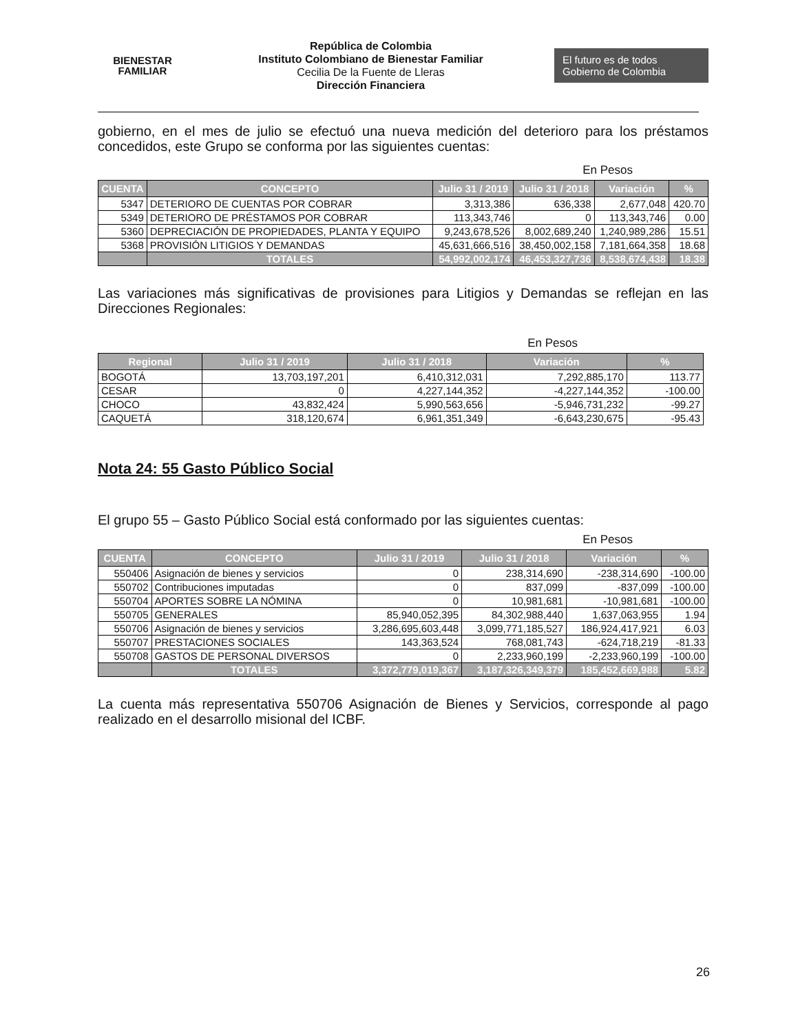BIENESTAR
FAMILIAR
República de Colombia
Instituto Colombiano de Bienestar Familiar
Cecilia De la Fuente de Lleras
Dirección Financiera
El futuro es de todos Gobierno de Colombia
gobierno, en el mes de julio se efectuó una nueva medición del deterioro para los préstamos concedidos, este Grupo se conforma por las siguientes cuentas:
En Pesos
| CUENTA | CONCEPTO | Julio 31 / 2019 | Julio 31 / 2018 | Variación | % |
| --- | --- | --- | --- | --- | --- |
| 5347 | DETERIORO DE CUENTAS POR COBRAR | 3,313,386 | 636,338 | 2,677,048 | 420.70 |
| 5349 | DETERIORO DE PRÉSTAMOS POR COBRAR | 113,343,746 | 0 | 113,343,746 | 0.00 |
| 5360 | DEPRECIACIÓN DE PROPIEDADES, PLANTA Y EQUIPO | 9,243,678,526 | 8,002,689,240 | 1,240,989,286 | 15.51 |
| 5368 | PROVISIÓN LITIGIOS Y DEMANDAS | 45,631,666,516 | 38,450,002,158 | 7,181,664,358 | 18.68 |
| | TOTALES | 54,992,002,174 | 46,453,327,736 | 8,538,674,438 | 18.38 |
Las variaciones más significativas de provisiones para Litigios y Demandas se reflejan en las Direcciones Regionales:
En Pesos
| Regional | Julio 31 / 2019 | Julio 31 / 2018 | Variación | % |
| --- | --- | --- | --- | --- |
| BOGOTÁ | 13,703,197,201 | 6,410,312,031 | 7,292,885,170 | 113.77 |
| CESAR | 0 | 4,227,144,352 | -4,227,144,352 | -100.00 |
| CHOCO | 43,832,424 | 5,990,563,656 | -5,946,731,232 | -99.27 |
| CAQUETÁ | 318,120,674 | 6,961,351,349 | -6,643,230,675 | -95.43 |
Nota 24: 55 Gasto Público Social
El grupo 55 – Gasto Público Social está conformado por las siguientes cuentas:
En Pesos
| CUENTA | CONCEPTO | Julio 31 / 2019 | Julio 31 / 2018 | Variación | % |
| --- | --- | --- | --- | --- | --- |
| 550406 | Asignación de bienes y servicios | 0 | 238,314,690 | -238,314,690 | -100.00 |
| 550702 | Contribuciones imputadas | 0 | 837,099 | -837,099 | -100.00 |
| 550704 | APORTES SOBRE LA NÓMINA | 0 | 10,981,681 | -10,981,681 | -100.00 |
| 550705 | GENERALES | 85,940,052,395 | 84,302,988,440 | 1,637,063,955 | 1.94 |
| 550706 | Asignación de bienes y servicios | 3,286,695,603,448 | 3,099,771,185,527 | 186,924,417,921 | 6.03 |
| 550707 | PRESTACIONES SOCIALES | 143,363,524 | 768,081,743 | -624,718,219 | -81.33 |
| 550708 | GASTOS DE PERSONAL DIVERSOS | 0 | 2,233,960,199 | -2,233,960,199 | -100.00 |
| | TOTALES | 3,372,779,019,367 | 3,187,326,349,379 | 185,452,669,988 | 5.82 |
La cuenta más representativa 550706 Asignación de Bienes y Servicios, corresponde al pago realizado en el desarrollo misional del ICBF.
26